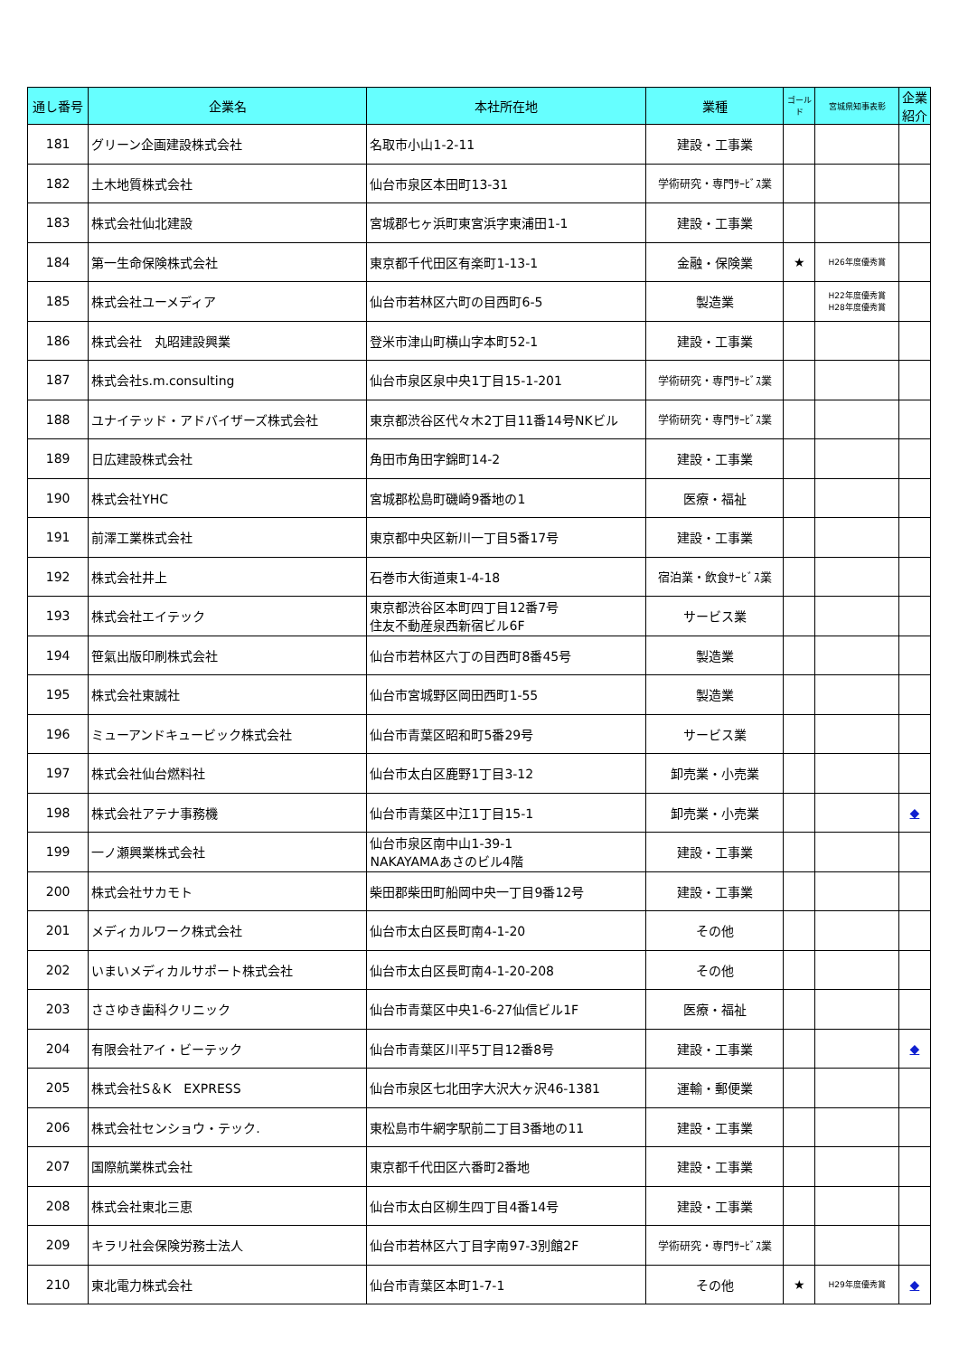| 通し番号 | 企業名 | 本社所在地 | 業種 | ゴールド | 宮城県知事表彰 | 企業紹介 |
| --- | --- | --- | --- | --- | --- | --- |
| 181 | グリーン企画建設株式会社 | 名取市小山1-2-11 | 建設・工事業 | | | |
| 182 | 土木地質株式会社 | 仙台市泉区本田町13-31 | 学術研究・専門ｻｰﾋﾞｽ業 | | | |
| 183 | 株式会社仙北建設 | 宮城郡七ヶ浜町東宮浜字東浦田1-1 | 建設・工事業 | | | |
| 184 | 第一生命保険株式会社 | 東京都千代田区有楽町1-13-1 | 金融・保険業 | ★ | H26年度優秀賞 | |
| 185 | 株式会社ユーメディア | 仙台市若林区六町の目西町6-5 | 製造業 | | H22年度優秀賞 H28年度優秀賞 | |
| 186 | 株式会社 丸昭建設興業 | 登米市津山町横山字本町52-1 | 建設・工事業 | | | |
| 187 | 株式会社s.m.consulting | 仙台市泉区泉中央1丁目15-1-201 | 学術研究・専門ｻｰﾋﾞｽ業 | | | |
| 188 | ユナイテッド・アドバイザーズ株式会社 | 東京都渋谷区代々木2丁目11番14号NKビル | 学術研究・専門ｻｰﾋﾞｽ業 | | | |
| 189 | 日広建設株式会社 | 角田市角田字錦町14-2 | 建設・工事業 | | | |
| 190 | 株式会社YHC | 宮城郡松島町磯崎9番地の1 | 医療・福祉 | | | |
| 191 | 前澤工業株式会社 | 東京都中央区新川一丁目5番17号 | 建設・工事業 | | | |
| 192 | 株式会社井上 | 石巻市大街道東1-4-18 | 宿泊業・飲食ｻｰﾋﾞｽ業 | | | |
| 193 | 株式会社エイテック | 東京都渋谷区本町四丁目12番7号 住友不動産泉西新宿ビル6F | サービス業 | | | |
| 194 | 笹氣出版印刷株式会社 | 仙台市若林区六丁の目西町8番45号 | 製造業 | | | |
| 195 | 株式会社東誠社 | 仙台市宮城野区岡田西町1-55 | 製造業 | | | |
| 196 | ミューアンドキュービック株式会社 | 仙台市青葉区昭和町5番29号 | サービス業 | | | |
| 197 | 株式会社仙台燃料社 | 仙台市太白区鹿野1丁目3-12 | 卸売業・小売業 | | | |
| 198 | 株式会社アテナ事務機 | 仙台市青葉区中江1丁目15-1 | 卸売業・小売業 | | | ◆ |
| 199 | 一ノ瀬興業株式会社 | 仙台市泉区南中山1-39-1 NAKAYAMAあさのビル4階 | 建設・工事業 | | | |
| 200 | 株式会社サカモト | 柴田郡柴田町船岡中央一丁目9番12号 | 建設・工事業 | | | |
| 201 | メディカルワーク株式会社 | 仙台市太白区長町南4-1-20 | その他 | | | |
| 202 | いまいメディカルサポート株式会社 | 仙台市太白区長町南4-1-20-208 | その他 | | | |
| 203 | ささゆき歯科クリニック | 仙台市青葉区中央1-6-27仙信ビル1F | 医療・福祉 | | | |
| 204 | 有限会社アイ・ビーテック | 仙台市青葉区川平5丁目12番8号 | 建設・工事業 | | | ◆ |
| 205 | 株式会社S＆K EXPRESS | 仙台市泉区七北田字大沢大ヶ沢46-1381 | 運輸・郵便業 | | | |
| 206 | 株式会社センショウ・テック. | 東松島市牛網字駅前二丁目3番地の11 | 建設・工事業 | | | |
| 207 | 国際航業株式会社 | 東京都千代田区六番町2番地 | 建設・工事業 | | | |
| 208 | 株式会社東北三恵 | 仙台市太白区柳生四丁目4番14号 | 建設・工事業 | | | |
| 209 | キラリ社会保険労務士法人 | 仙台市若林区六丁目字南97-3別館2F | 学術研究・専門ｻｰﾋﾞｽ業 | | | |
| 210 | 東北電力株式会社 | 仙台市青葉区本町1-7-1 | その他 | ★ | H29年度優秀賞 | ◆ |